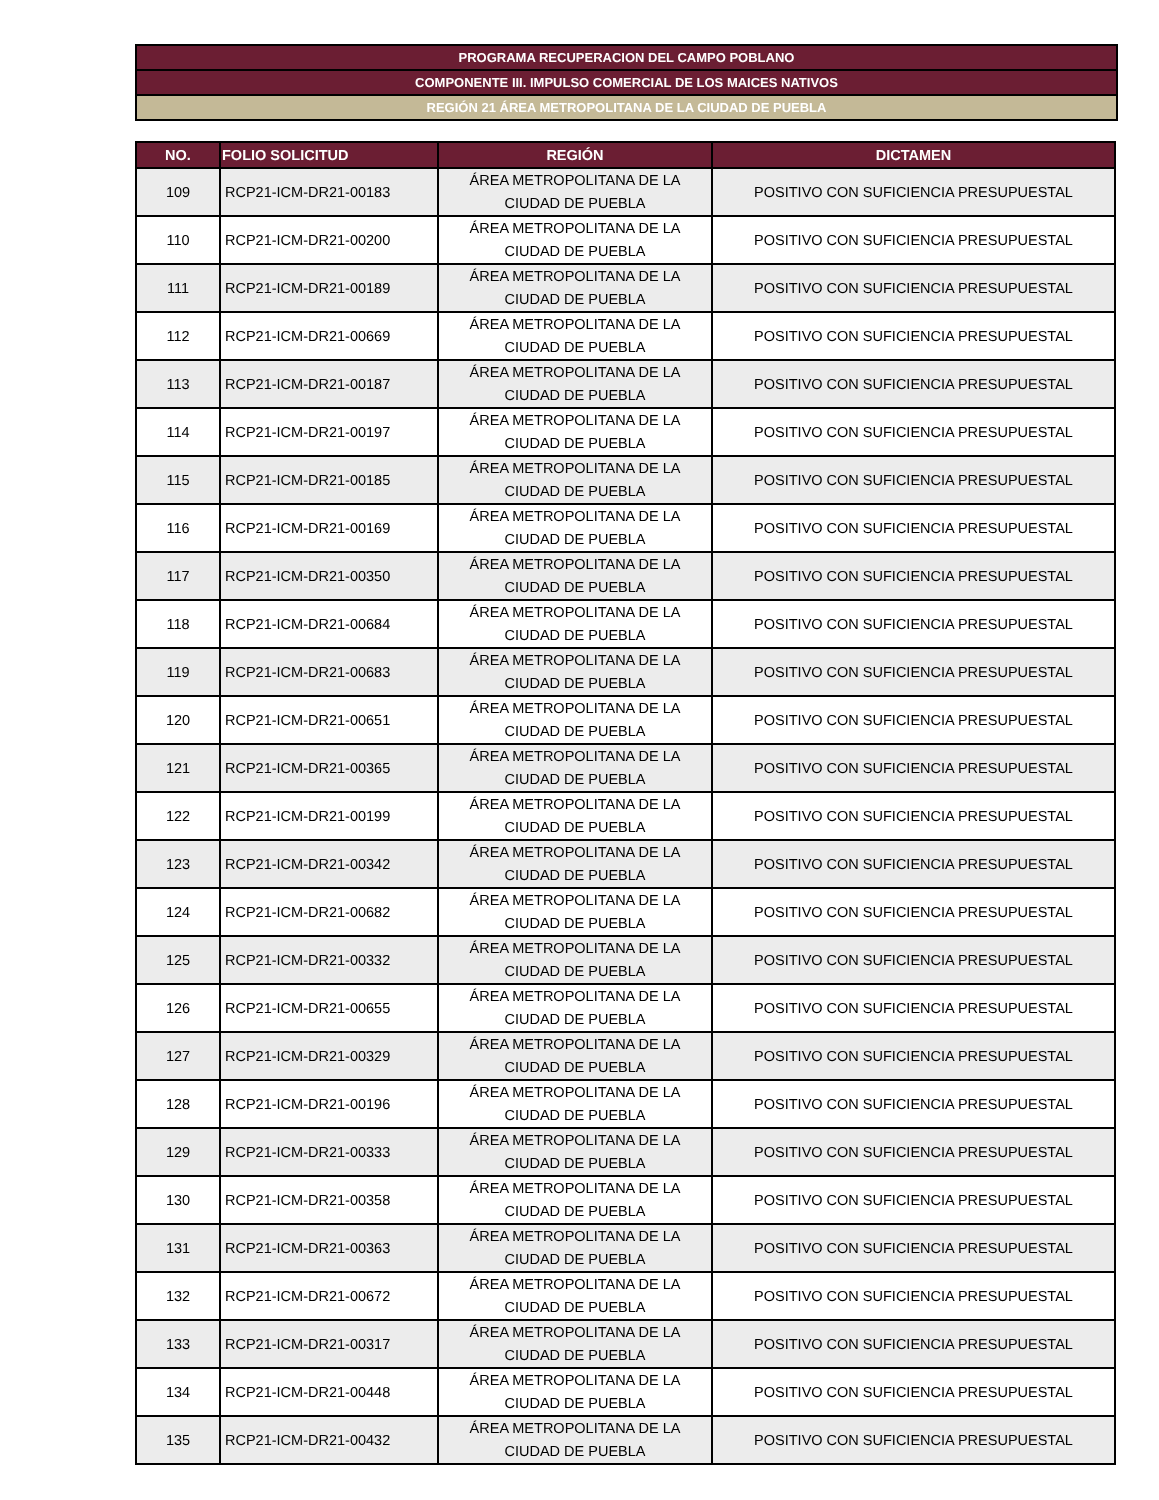PROGRAMA RECUPERACION DEL CAMPO POBLANO
COMPONENTE III. IMPULSO COMERCIAL DE LOS MAICES NATIVOS
REGIÓN 21 ÁREA METROPOLITANA DE LA CIUDAD DE PUEBLA
| NO. | FOLIO SOLICITUD | REGIÓN | DICTAMEN |
| --- | --- | --- | --- |
| 109 | RCP21-ICM-DR21-00183 | ÁREA METROPOLITANA DE LA CIUDAD DE PUEBLA | POSITIVO CON SUFICIENCIA PRESUPUESTAL |
| 110 | RCP21-ICM-DR21-00200 | ÁREA METROPOLITANA DE LA CIUDAD DE PUEBLA | POSITIVO CON SUFICIENCIA PRESUPUESTAL |
| 111 | RCP21-ICM-DR21-00189 | ÁREA METROPOLITANA DE LA CIUDAD DE PUEBLA | POSITIVO CON SUFICIENCIA PRESUPUESTAL |
| 112 | RCP21-ICM-DR21-00669 | ÁREA METROPOLITANA DE LA CIUDAD DE PUEBLA | POSITIVO CON SUFICIENCIA PRESUPUESTAL |
| 113 | RCP21-ICM-DR21-00187 | ÁREA METROPOLITANA DE LA CIUDAD DE PUEBLA | POSITIVO CON SUFICIENCIA PRESUPUESTAL |
| 114 | RCP21-ICM-DR21-00197 | ÁREA METROPOLITANA DE LA CIUDAD DE PUEBLA | POSITIVO CON SUFICIENCIA PRESUPUESTAL |
| 115 | RCP21-ICM-DR21-00185 | ÁREA METROPOLITANA DE LA CIUDAD DE PUEBLA | POSITIVO CON SUFICIENCIA PRESUPUESTAL |
| 116 | RCP21-ICM-DR21-00169 | ÁREA METROPOLITANA DE LA CIUDAD DE PUEBLA | POSITIVO CON SUFICIENCIA PRESUPUESTAL |
| 117 | RCP21-ICM-DR21-00350 | ÁREA METROPOLITANA DE LA CIUDAD DE PUEBLA | POSITIVO CON SUFICIENCIA PRESUPUESTAL |
| 118 | RCP21-ICM-DR21-00684 | ÁREA METROPOLITANA DE LA CIUDAD DE PUEBLA | POSITIVO CON SUFICIENCIA PRESUPUESTAL |
| 119 | RCP21-ICM-DR21-00683 | ÁREA METROPOLITANA DE LA CIUDAD DE PUEBLA | POSITIVO CON SUFICIENCIA PRESUPUESTAL |
| 120 | RCP21-ICM-DR21-00651 | ÁREA METROPOLITANA DE LA CIUDAD DE PUEBLA | POSITIVO CON SUFICIENCIA PRESUPUESTAL |
| 121 | RCP21-ICM-DR21-00365 | ÁREA METROPOLITANA DE LA CIUDAD DE PUEBLA | POSITIVO CON SUFICIENCIA PRESUPUESTAL |
| 122 | RCP21-ICM-DR21-00199 | ÁREA METROPOLITANA DE LA CIUDAD DE PUEBLA | POSITIVO CON SUFICIENCIA PRESUPUESTAL |
| 123 | RCP21-ICM-DR21-00342 | ÁREA METROPOLITANA DE LA CIUDAD DE PUEBLA | POSITIVO CON SUFICIENCIA PRESUPUESTAL |
| 124 | RCP21-ICM-DR21-00682 | ÁREA METROPOLITANA DE LA CIUDAD DE PUEBLA | POSITIVO CON SUFICIENCIA PRESUPUESTAL |
| 125 | RCP21-ICM-DR21-00332 | ÁREA METROPOLITANA DE LA CIUDAD DE PUEBLA | POSITIVO CON SUFICIENCIA PRESUPUESTAL |
| 126 | RCP21-ICM-DR21-00655 | ÁREA METROPOLITANA DE LA CIUDAD DE PUEBLA | POSITIVO CON SUFICIENCIA PRESUPUESTAL |
| 127 | RCP21-ICM-DR21-00329 | ÁREA METROPOLITANA DE LA CIUDAD DE PUEBLA | POSITIVO CON SUFICIENCIA PRESUPUESTAL |
| 128 | RCP21-ICM-DR21-00196 | ÁREA METROPOLITANA DE LA CIUDAD DE PUEBLA | POSITIVO CON SUFICIENCIA PRESUPUESTAL |
| 129 | RCP21-ICM-DR21-00333 | ÁREA METROPOLITANA DE LA CIUDAD DE PUEBLA | POSITIVO CON SUFICIENCIA PRESUPUESTAL |
| 130 | RCP21-ICM-DR21-00358 | ÁREA METROPOLITANA DE LA CIUDAD DE PUEBLA | POSITIVO CON SUFICIENCIA PRESUPUESTAL |
| 131 | RCP21-ICM-DR21-00363 | ÁREA METROPOLITANA DE LA CIUDAD DE PUEBLA | POSITIVO CON SUFICIENCIA PRESUPUESTAL |
| 132 | RCP21-ICM-DR21-00672 | ÁREA METROPOLITANA DE LA CIUDAD DE PUEBLA | POSITIVO CON SUFICIENCIA PRESUPUESTAL |
| 133 | RCP21-ICM-DR21-00317 | ÁREA METROPOLITANA DE LA CIUDAD DE PUEBLA | POSITIVO CON SUFICIENCIA PRESUPUESTAL |
| 134 | RCP21-ICM-DR21-00448 | ÁREA METROPOLITANA DE LA CIUDAD DE PUEBLA | POSITIVO CON SUFICIENCIA PRESUPUESTAL |
| 135 | RCP21-ICM-DR21-00432 | ÁREA METROPOLITANA DE LA CIUDAD DE PUEBLA | POSITIVO CON SUFICIENCIA PRESUPUESTAL |